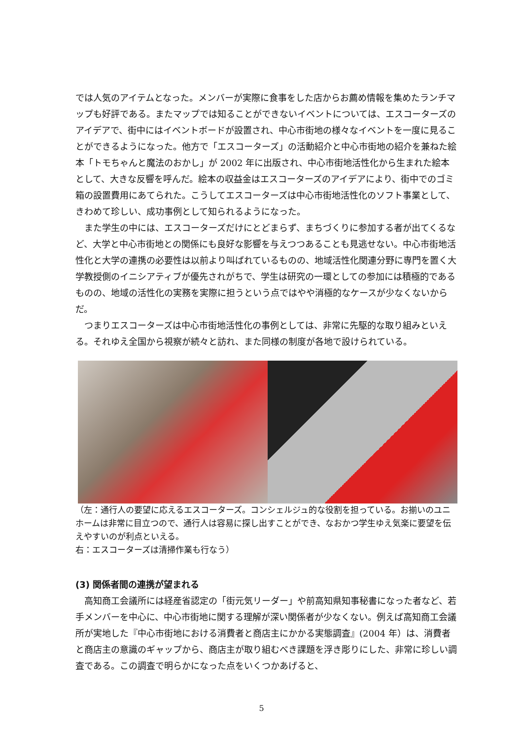では人気のアイテムとなった。メンバーが実際に食事をした店からお薦め情報を集めたランチマップも好評である。またマップでは知ることができないイベントについては、エスコーターズのアイデアで、街中にはイベントボードが設置され、中心市街地の様々なイベントを一度に見ることができるようになった。他方で「エスコーターズ」の活動紹介と中心市街地の紹介を兼ねた絵本「トモちゃんと魔法のおかし」が 2002 年に出版され、中心市街地活性化から生まれた絵本として、大きな反響を呼んだ。絵本の収益金はエスコーターズのアイデアにより、街中でのゴミ箱の設置費用にあてられた。こうしてエスコーターズは中心市街地活性化のソフト事業として、きわめて珍しい、成功事例として知られるようになった。
また学生の中には、エスコーターズだけにとどまらず、まちづくりに参加する者が出てくるなど、大学と中心市街地との関係にも良好な影響を与えつつあることも見逃せない。中心市街地活性化と大学の連携の必要性は以前より叫ばれているものの、地域活性化関連分野に専門を置く大学教授側のイニシアティブが優先されがちで、学生は研究の一環としての参加には積極的であるものの、地域の活性化の実務を実際に担うという点ではやや消極的なケースが少なくないからだ。
つまりエスコーターズは中心市街地活性化の事例としては、非常に先駆的な取り組みといえる。それゆえ全国から視察が続々と訪れ、また同様の制度が各地で設けられている。
（左：通行人の要望に応えるエスコーターズ。コンシェルジュ的な役割を担っている。お揃いのユニホームは非常に目立つので、通行人は容易に探し出すことができ、なおかつ学生ゆえ気楽に要望を伝えやすいのが利点といえる。
右：エスコーターズは清掃作業も行なう）
(3) 関係者間の連携が望まれる
高知商工会議所には経産省認定の「街元気リーダー」や前高知県知事秘書になった者など、若手メンバーを中心に、中心市街地に関する理解が深い関係者が少なくない。例えば高知商工会議所が実地した『中心市街地における消費者と商店主にかかる実態調査』(2004 年）は、消費者と商店主の意識のギャップから、商店主が取り組むべき課題を浮き彫りにした、非常に珍しい調査である。この調査で明らかになった点をいくつかあげると、
5